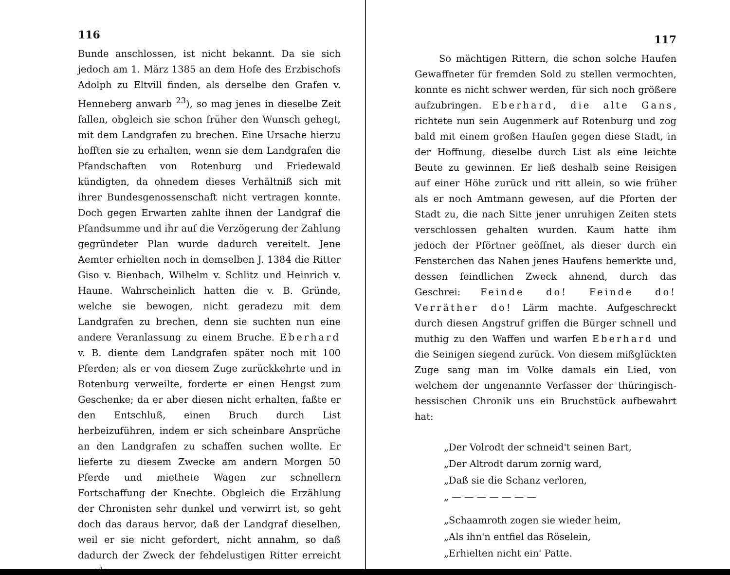116
Bunde anschlossen, ist nicht bekannt. Da sie sich jedoch am 1. März 1385 an dem Hofe des Erzbischofs Adolph zu Eltvill finden, als derselbe den Grafen v. Henneberg anwarb <sup>23</sup>), so mag jenes in dieselbe Zeit fallen, obgleich sie schon früher den Wunsch gehegt, mit dem Landgrafen zu brechen. Eine Ursache hierzu hofften sie zu erhalten, wenn sie dem Landgrafen die Pfandschaften von Rotenburg und Friedewald kündigten, da ohnedem dieses Verhältniß sich mit ihrer Bundesgenossenschaft nicht vertragen konnte. Doch gegen Erwarten zahlte ihnen der Landgraf die Pfandsumme und ihr auf die Verzögerung der Zahlung gegründeter Plan wurde dadurch vereitelt. Jene Aemter erhielten noch in demselben J. 1384 die Ritter Giso v. Bienbach, Wilhelm v. Schlitz und Heinrich v. Haune. Wahrscheinlich hatten die v. B. Gründe, welche sie bewogen, nicht geradezu mit dem Landgrafen zu brechen, denn sie suchten nun eine andere Veranlassung zu einem Bruche. Eberhard v. B. diente dem Landgrafen später noch mit 100 Pferden; als er von diesem Zuge zurückkehrte und in Rotenburg verweilte, forderte er einen Hengst zum Geschenke; da er aber diesen nicht erhalten, faßte er den Entschluß, einen Bruch durch List herbeizuführen, indem er sich scheinbare Ansprüche an den Landgrafen zu schaffen suchen wollte. Er lieferte zu diesem Zwecke am andern Morgen 50 Pferde und miethete Wagen zur schnellern Fortschaffung der Knechte. Obgleich die Erzählung der Chronisten sehr dunkel und verwirrt ist, so geht doch das daraus hervor, daß der Landgraf dieselben, weil er sie nicht gefordert, nicht annahm, so daß dadurch der Zweck der fehdelustigen Ritter erreicht wurde.
117
So mächtigen Rittern, die schon solche Haufen Gewaffneter für fremden Sold zu stellen vermochten, konnte es nicht schwer werden, für sich noch größere aufzubringen. Eberhard, die alte Gans, richtete nun sein Augenmerk auf Rotenburg und zog bald mit einem großen Haufen gegen diese Stadt, in der Hoffnung, dieselbe durch List als eine leichte Beute zu gewinnen. Er ließ deshalb seine Reisigen auf einer Höhe zurück und ritt allein, so wie früher als er noch Amtmann gewesen, auf die Pforten der Stadt zu, die nach Sitte jener unruhigen Zeiten stets verschlossen gehalten wurden. Kaum hatte ihm jedoch der Pförtner geöffnet, als dieser durch ein Fensterchen das Nahen jenes Haufens bemerkte und, dessen feindlichen Zweck ahnend, durch das Geschrei: Feinde do! Feinde do! Verräther do! Lärm machte. Aufgeschreckt durch diesen Angstruf griffen die Bürger schnell und muthig zu den Waffen und warfen Eberhard und die Seinigen siegend zurück. Von diesem mißglückten Zuge sang man im Volke damals ein Lied, von welchem der ungenannte Verfasser der thüringisch-hessischen Chronik uns ein Bruchstück aufbewahrt hat:
„Der Volrodt der schneid't seinen Bart,
„Der Altrodt darum zornig ward,
„Daß sie die Schanz verloren,
„ — — — — — — —
„Schaamroth zogen sie wieder heim,
„Als ihn'n entfiel das Röselein,
„Erhielten nicht ein' Patte.